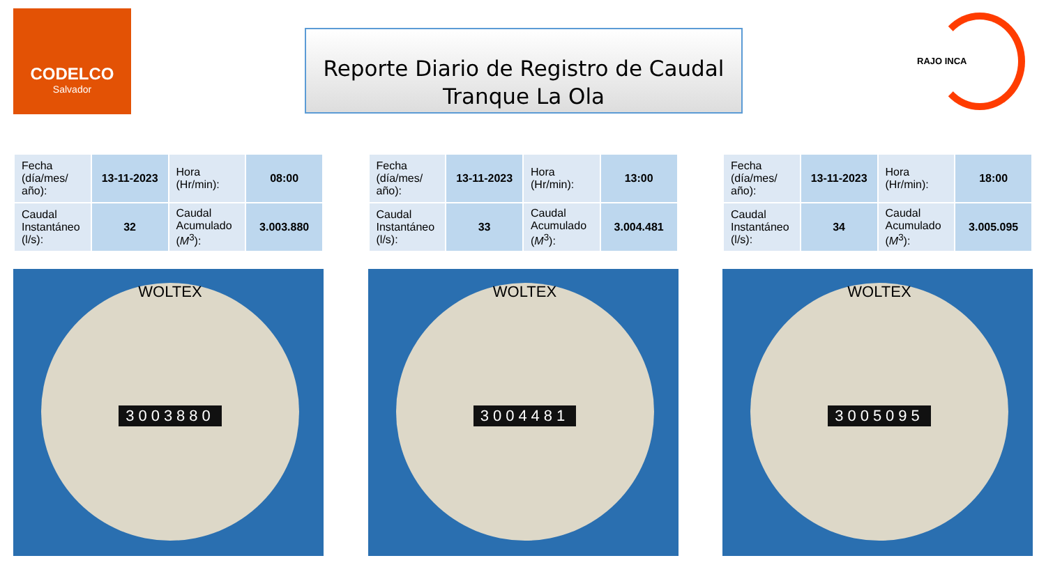CODELCO
Salvador
Reporte Diario de Registro de Caudal
Tranque La Ola
RAJO INCA
| Fecha (día/mes/ año): | 13-11-2023 | Hora (Hr/min): | 08:00 |
| Caudal Instantáneo (l/s): | 32 | Caudal Acumulado ( M<sup>3</sup>): | 3.003.880 |
WOLTEX
3003880
| Fecha (día/mes/ año): | 13-11-2023 | Hora (Hr/min): | 13:00 |
| Caudal Instantáneo (l/s): | 33 | Caudal Acumulado ( M<sup>3</sup>): | 3.004.481 |
WOLTEX
3004481
| Fecha (día/mes/ año): | 13-11-2023 | Hora (Hr/min): | 18:00 |
| Caudal Instantáneo (l/s): | 34 | Caudal Acumulado ( M<sup>3</sup>): | 3.005.095 |
WOLTEX
3005095